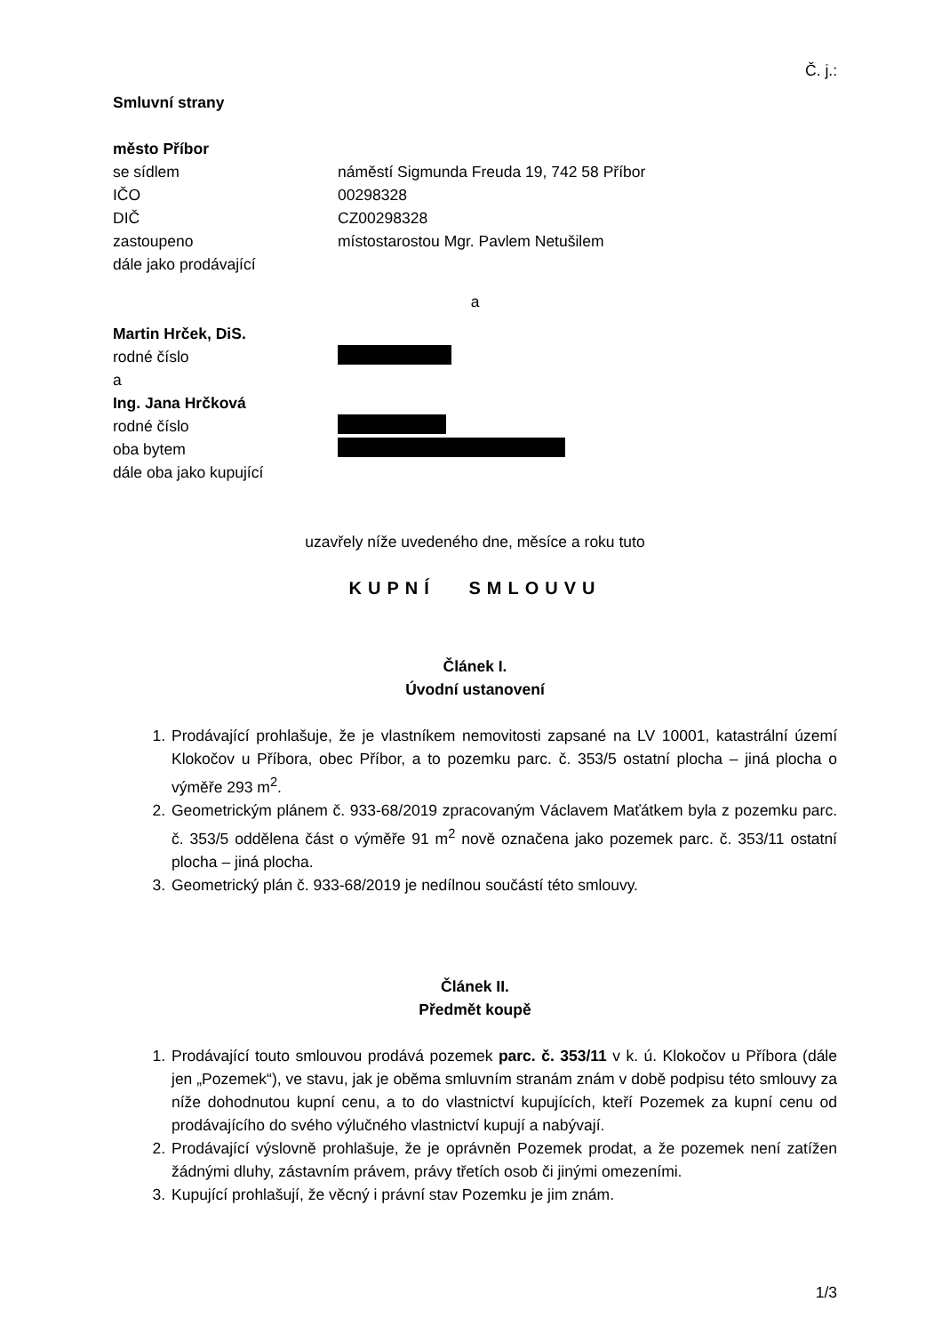Č. j.:
Smluvní strany
město Příbor
se sídlem náměstí Sigmunda Freuda 19, 742 58 Příbor
IČO 00298328
DIČ CZ00298328
zastoupeno místostarostou Mgr. Pavlem Netušilem
dále jako prodávající
a
Martin Hrček, DiS.
rodné číslo
a
Ing. Jana Hrčková
rodné číslo
oba bytem
dále oba jako kupující
uzavřely níže uvedeného dne, měsíce a roku tuto
KUPNÍ SMLOUVU
Článek I.
Úvodní ustanovení
1. Prodávající prohlašuje, že je vlastníkem nemovitosti zapsané na LV 10001, katastrální území Klokočov u Příbora, obec Příbor, a to pozemku parc. č. 353/5 ostatní plocha – jiná plocha o výměře 293 m<sup>2</sup>.
2. Geometrickým plánem č. 933-68/2019 zpracovaným Václavem Maťátkem byla z pozemku parc. č. 353/5 oddělena část o výměře 91 m<sup>2</sup> nově označena jako pozemek parc. č. 353/11 ostatní plocha – jiná plocha.
3. Geometrický plán č. 933-68/2019 je nedílnou součástí této smlouvy.
Článek II.
Předmět koupě
1. Prodávající touto smlouvou prodává pozemek parc. č. 353/11 v k. ú. Klokočov u Příbora (dále jen „Pozemek“), ve stavu, jak je oběma smluvním stranám znám v době podpisu této smlouvy za níže dohodnutou kupní cenu, a to do vlastnictví kupujících, kteří Pozemek za kupní cenu od prodávajícího do svého výlučného vlastnictví kupují a nabývají.
2. Prodávající výslovně prohlašuje, že je oprávněn Pozemek prodat, a že pozemek není zatížen žádnými dluhy, zástavním právem, právy třetích osob či jinými omezeními.
3. Kupující prohlašují, že věcný i právní stav Pozemku je jim znám.
1/3